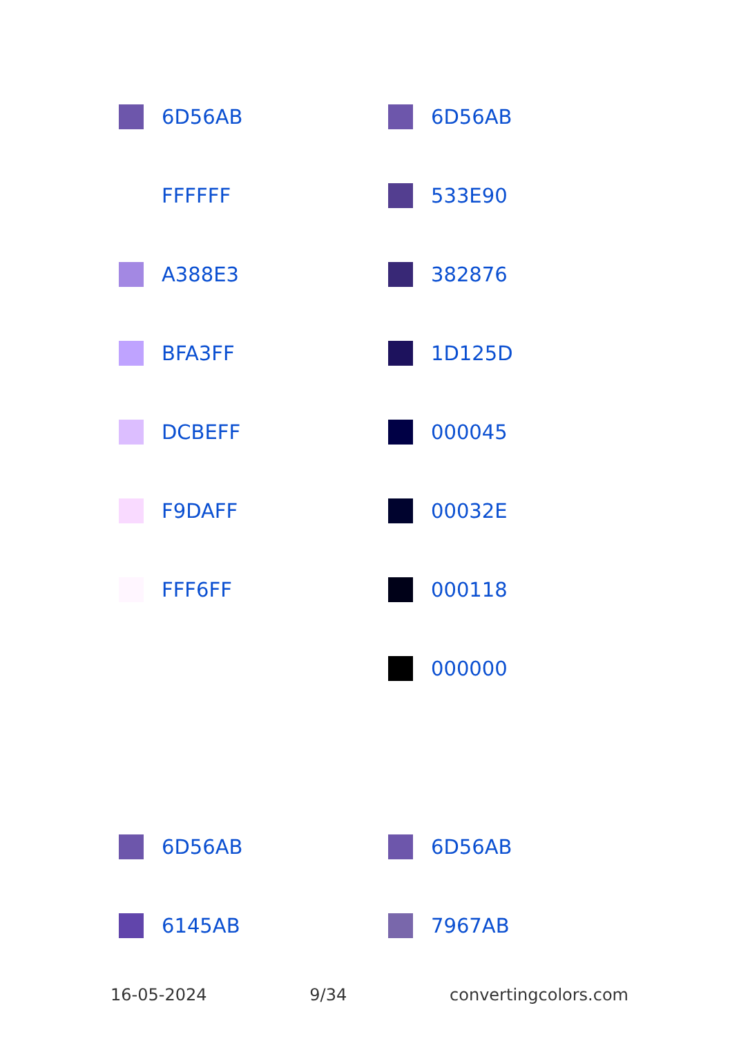6D56AB
6D56AB
FFFFFF
533E90
A388E3
382876
BFA3FF
1D125D
DCBEFF
000045
F9DAFF
00032E
FFF6FF
000118
000000
6D56AB
6D56AB
6145AB
7967AB
16-05-2024 9/34 convertingcolors.com